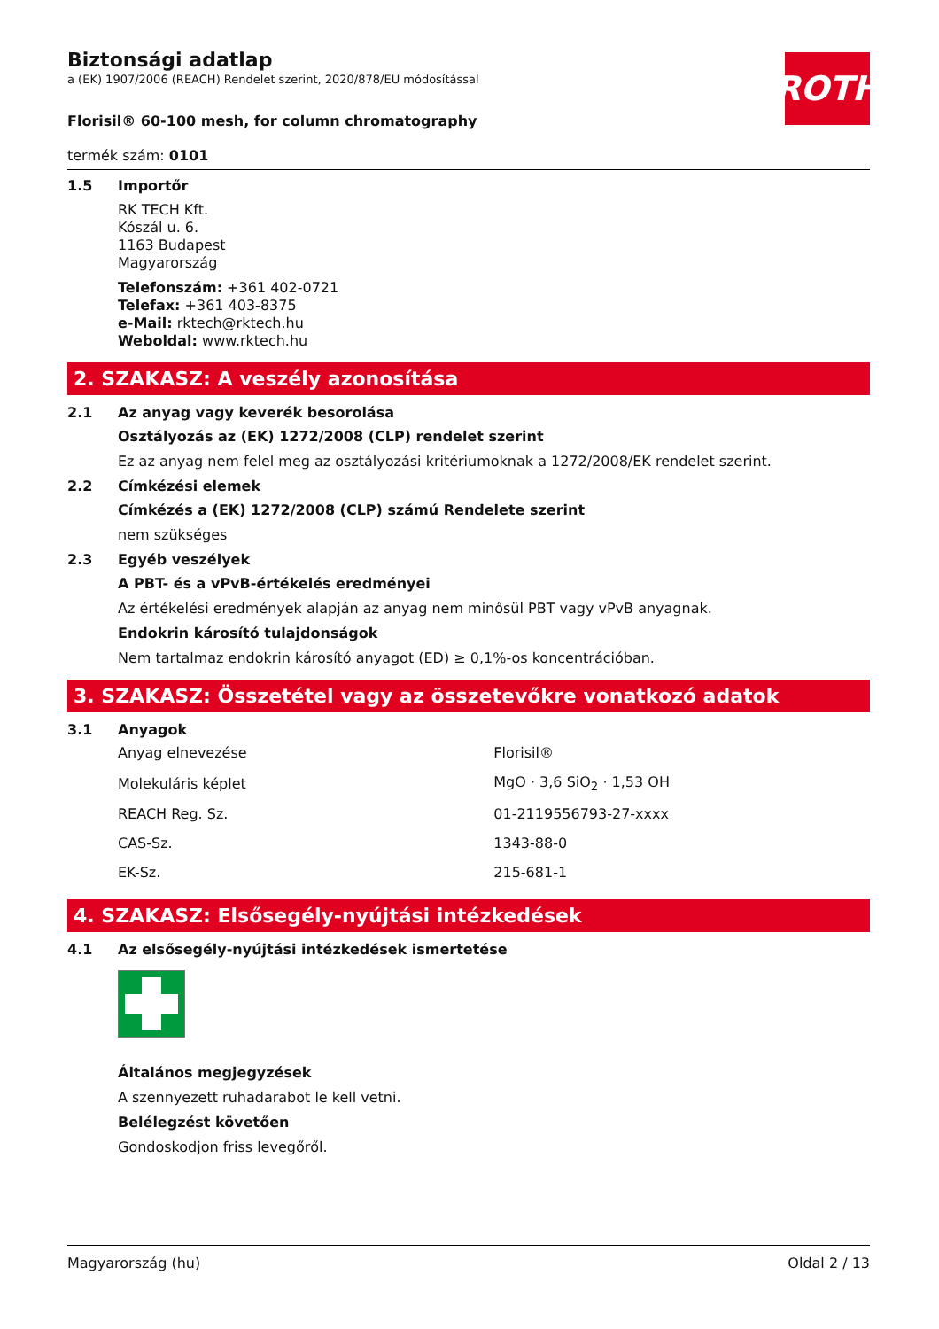ROTH
Biztonsági adatlap
a (EK) 1907/2006 (REACH) Rendelet szerint, 2020/878/EU módosítással
Florisil® 60-100 mesh, for column chromatography
termék szám: 0101
1.5 Importőr
RK TECH Kft.
Kószál u. 6.
1163 Budapest
Magyarország
Telefonszám: +361 402-0721
Telefax: +361 403-8375
e-Mail: rktech@rktech.hu
Weboldal: www.rktech.hu
2. SZAKASZ: A veszély azonosítása
2.1 Az anyag vagy keverék besorolása
Osztályozás az (EK) 1272/2008 (CLP) rendelet szerint
Ez az anyag nem felel meg az osztályozási kritériumoknak a 1272/2008/EK rendelet szerint.
2.2 Címkézési elemek
Címkézés a (EK) 1272/2008 (CLP) számú Rendelete szerint
nem szükséges
2.3 Egyéb veszélyek
A PBT- és a vPvB-értékelés eredményei
Az értékelési eredmények alapján az anyag nem minősül PBT vagy vPvB anyagnak.
Endokrin károsító tulajdonságok
Nem tartalmaz endokrin károsító anyagot (ED) ≥ 0,1%-os koncentrációban.
3. SZAKASZ: Összetétel vagy az összetevőkre vonatkozó adatok
3.1 Anyagok
| Anyag elnevezése | Florisil® |
| Molekuláris képlet | MgO · 3,6 SiO<sub>2</sub> · 1,53 OH |
| REACH Reg. Sz. | 01-2119556793-27-xxxx |
| CAS-Sz. | 1343-88-0 |
| EK-Sz. | 215-681-1 |
4. SZAKASZ: Elsősegély-nyújtási intézkedések
4.1 Az elsősegély-nyújtási intézkedések ismertetése
Általános megjegyzések
A szennyezett ruhadarabot le kell vetni.
Belélegzést követően
Gondoskodjon friss levegőről.
Magyarország (hu) Oldal 2 / 13